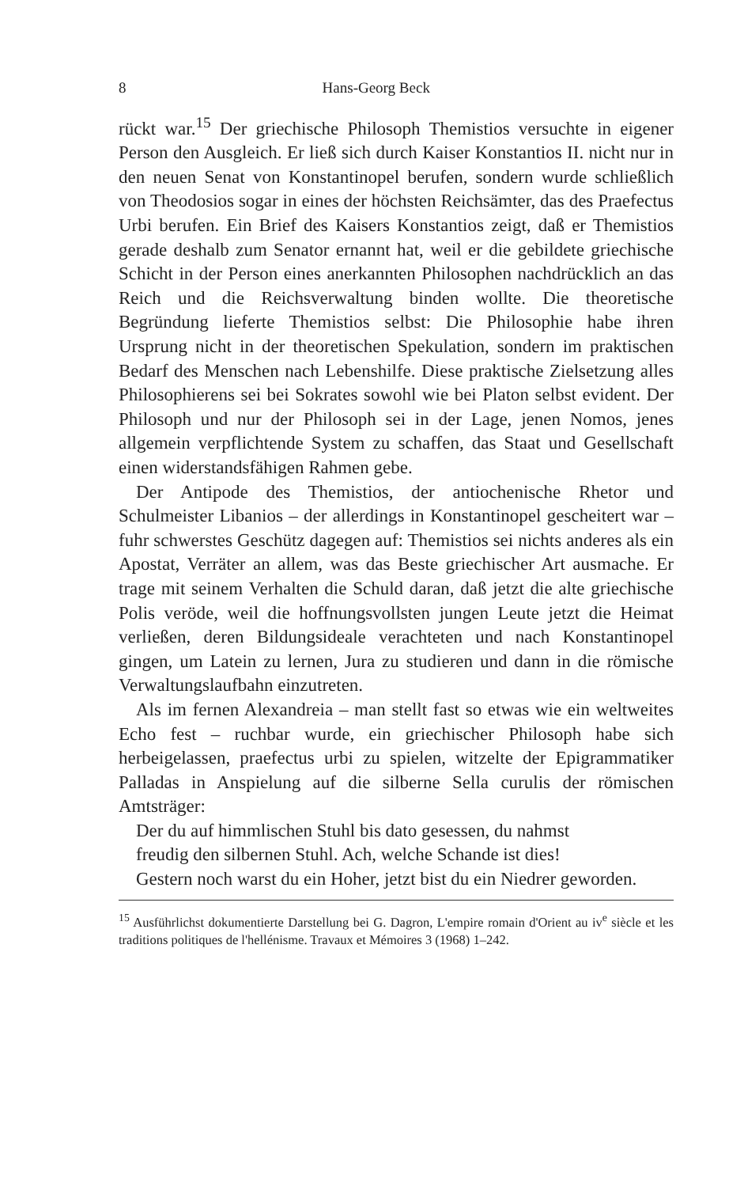8 Hans-Georg Beck
rückt war.<sup>15</sup> Der griechische Philosoph Themistios versuchte in eigener Person den Ausgleich. Er ließ sich durch Kaiser Konstantios II. nicht nur in den neuen Senat von Konstantinopel berufen, sondern wurde schließlich von Theodosios sogar in eines der höchsten Reichsämter, das des Praefectus Urbi berufen. Ein Brief des Kaisers Konstantios zeigt, daß er Themistios gerade deshalb zum Senator ernannt hat, weil er die gebildete griechische Schicht in der Person eines anerkannten Philosophen nachdrücklich an das Reich und die Reichsverwaltung binden wollte. Die theoretische Begründung lieferte Themistios selbst: Die Philosophie habe ihren Ursprung nicht in der theoretischen Spekulation, sondern im praktischen Bedarf des Menschen nach Lebenshilfe. Diese praktische Zielsetzung alles Philosophierens sei bei Sokrates sowohl wie bei Platon selbst evident. Der Philosoph und nur der Philosoph sei in der Lage, jenen Nomos, jenes allgemein verpflichtende System zu schaffen, das Staat und Gesellschaft einen widerstandsfähigen Rahmen gebe.
Der Antipode des Themistios, der antiochenische Rhetor und Schulmeister Libanios – der allerdings in Konstantinopel gescheitert war – fuhr schwerstes Geschütz dagegen auf: Themistios sei nichts anderes als ein Apostat, Verräter an allem, was das Beste griechischer Art ausmache. Er trage mit seinem Verhalten die Schuld daran, daß jetzt die alte griechische Polis veröde, weil die hoffnungsvollsten jungen Leute jetzt die Heimat verließen, deren Bildungsideale verachteten und nach Konstantinopel gingen, um Latein zu lernen, Jura zu studieren und dann in die römische Verwaltungslaufbahn einzutreten.
Als im fernen Alexandreia – man stellt fast so etwas wie ein weltweites Echo fest – ruchbar wurde, ein griechischer Philosoph habe sich herbeigelassen, praefectus urbi zu spielen, witzelte der Epigrammatiker Palladas in Anspielung auf die silberne Sella curulis der römischen Amtsträger:
Der du auf himmlischen Stuhl bis dato gesessen, du nahmst
freudig den silbernen Stuhl. Ach, welche Schande ist dies!
Gestern noch warst du ein Hoher, jetzt bist du ein Niedrer geworden.
<sup>15</sup> Ausführlichst dokumentierte Darstellung bei G. Dagron, L'empire romain d'Orient au iv<sup>e</sup> siècle et les traditions politiques de l'hellénisme. Travaux et Mémoires 3 (1968) 1–242.